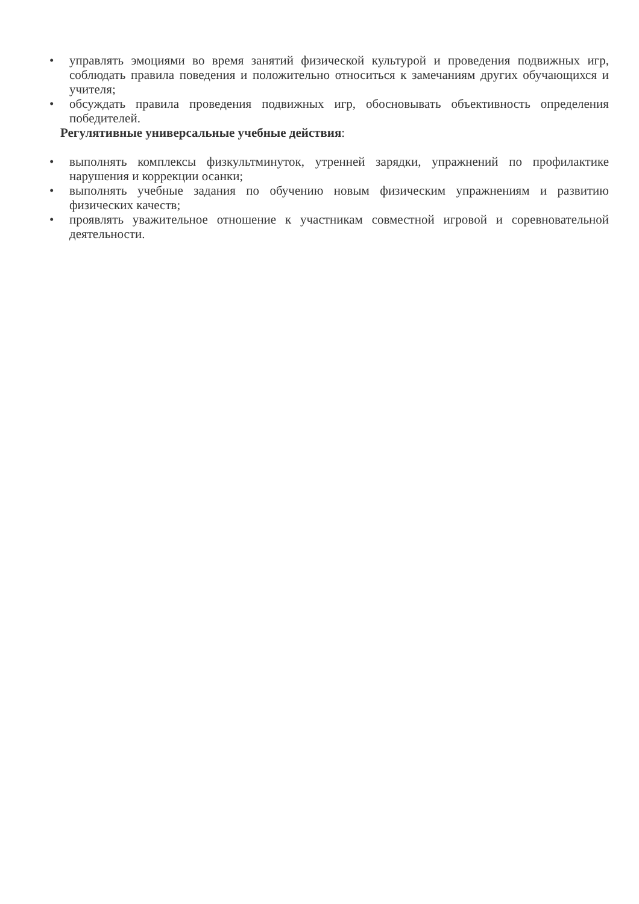• управлять эмоциями во время занятий физической культурой и проведения подвижных игр, соблюдать правила поведения и положительно относиться к замечаниям других обучающихся и учителя;
• обсуждать правила проведения подвижных игр, обосновывать объективность определения победителей.
Регулятивные универсальные учебные действия:
• выполнять комплексы физкультминуток, утренней зарядки, упражнений по профилактике нарушения и коррекции осанки;
• выполнять учебные задания по обучению новым физическим упражнениям и развитию физических качеств;
• проявлять уважительное отношение к участникам совместной игровой и соревновательной деятельности.